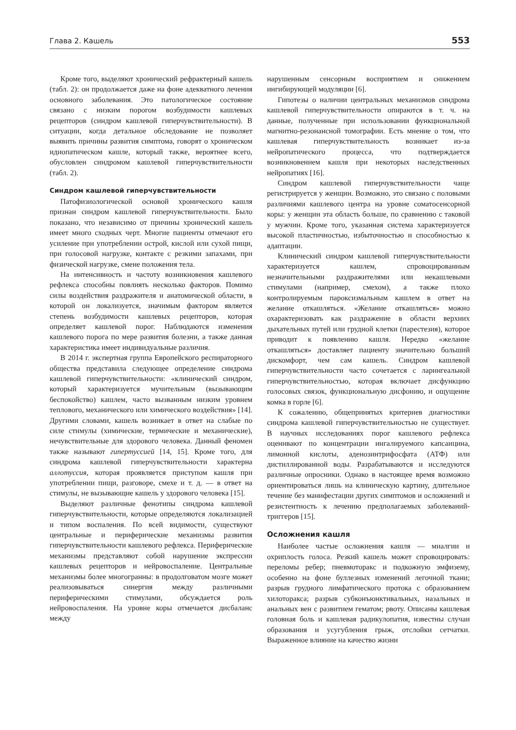Глава 2. Кашель 553
Кроме того, выделяют хронический рефрактерный кашель (табл. 2): он продолжается даже на фоне адекватного лечения основного заболевания. Это патологическое состояние связано с низким порогом возбудимости кашлевых рецепторов (синдром кашлевой гиперчувствительности). В ситуации, когда детальное обследование не позволяет выявить причины развития симптома, говорят о хроническом идиопатическом кашле, который также, вероятнее всего, обусловлен синдромом кашлевой гиперчувствительности (табл. 2).
Синдром кашлевой гиперчувствительности
Патофизиологической основой хронического кашля признан синдром кашлевой гиперчувствительности. Было показано, что независимо от причины хронический кашель имеет много сходных черт. Многие пациенты отмечают его усиление при употреблении острой, кислой или сухой пищи, при голосовой нагрузке, контакте с резкими запахами, при физической нагрузке, смене положения тела.
На интенсивность и частоту возникновения кашлевого рефлекса способны повлиять несколько факторов. Помимо силы воздействия раздражителя и анатомической области, в которой он локализуется, значимым фактором является степень возбудимости кашлевых рецепторов, которая определяет кашлевой порог. Наблюдаются изменения кашлевого порога по мере развития болезни, а также данная характеристика имеет индивидуальные различия.
В 2014 г. экспертная группа Европейского респираторного общества представила следующее определение синдрома кашлевой гиперчувствительности: «клинический синдром, который характеризуется мучительным (вызывающим беспокойство) кашлем, часто вызванным низким уровнем теплового, механического или химического воздействия» [14]. Другими словами, кашель возникает в ответ на слабые по силе стимулы (химические, термические и механические), нечувствительные для здорового человека. Данный феномен также называют гипертуссией [14, 15]. Кроме того, для синдрома кашлевой гиперчувствительности характерна аллотуссия, которая проявляется приступом кашля при употреблении пищи, разговоре, смехе и т. д. — в ответ на стимулы, не вызывающие кашель у здорового человека [15].
Выделяют различные фенотипы синдрома кашлевой гиперчувствительности, которые определяются локализацией и типом воспаления. По всей видимости, существуют центральные и периферические механизмы развития гиперчувствительности кашлевого рефлекса. Периферические механизмы представляют собой нарушение экспрессии кашлевых рецепторов и нейровоспаление. Центральные механизмы более многогранны: в продолговатом мозге может реализовываться синергия между различными периферическими стимулами, обсуждается роль нейровоспаления. На уровне коры отмечается дисбаланс между
нарушенным сенсорным восприятием и снижением ингибирующей модуляции [6].
Гипотезы о наличии центральных механизмов синдрома кашлевой гиперчувствительности опираются в т. ч. на данные, полученные при использовании функциональной магнитно-резонансной томографии. Есть мнение о том, что кашлевая гиперчувствительность возникает из-за нейропатического процесса, что подтверждается возникновением кашля при некоторых наследственных нейропатиях [16].
Синдром кашлевой гиперчувствительности чаще регистрируется у женщин. Возможно, это связано с половыми различиями кашлевого центра на уровне соматосенсорной коры: у женщин эта область больше, по сравнению с таковой у мужчин. Кроме того, указанная система характеризуется высокой пластичностью, избыточностью и способностью к адаптации.
Клинический синдром кашлевой гиперчувствительности характеризуется кашлем, спровоцированным незначительными раздражителями или некашлевыми стимулами (например, смехом), а также плохо контролируемым пароксизмальным кашлем в ответ на желание откашляться. «Желание откашляться» можно охарактеризовать как раздражение в области верхних дыхательных путей или грудной клетки (парестезия), которое приводит к появлению кашля. Нередко «желание откашляться» доставляет пациенту значительно больший дискомфорт, чем сам кашель. Синдром кашлевой гиперчувствительности часто сочетается с ларингеальной гиперчувствительностью, которая включает дисфункцию голосовых связок, функциональную дисфонию, и ощущение комка в горле [6].
К сожалению, общепринятых критериев диагностики синдрома кашлевой гиперчувствительностью не существует. В научных исследованиях порог кашлевого рефлекса оценивают по концентрации ингалируемого капсаицина, лимонной кислоты, аденозинтрифосфата (АТФ) или дистиллированной воды. Разрабатываются и исследуются различные опросники. Однако в настоящее время возможно ориентироваться лишь на клиническую картину, длительное течение без манифестации других симптомов и осложнений и резистентность к лечению предполагаемых заболеваний-триггеров [15].
Осложнения кашля
Наиболее частые осложнения кашля — миалгии и охриплость голоса. Резкий кашель может спровоцировать: переломы ребер; пневмоторакс и подкожную эмфизему, особенно на фоне буллезных изменений легочной ткани; разрыв грудного лимфатического протока с образованием хилоторакса; разрыв субконъюнктивальных, назальных и анальных вен с развитием гематом; рвоту. Описаны кашлевая головная боль и кашлевая радикулопатия, известны случаи образования и усугубления грыж, отслойки сетчатки. Выраженное влияние на качество жизни